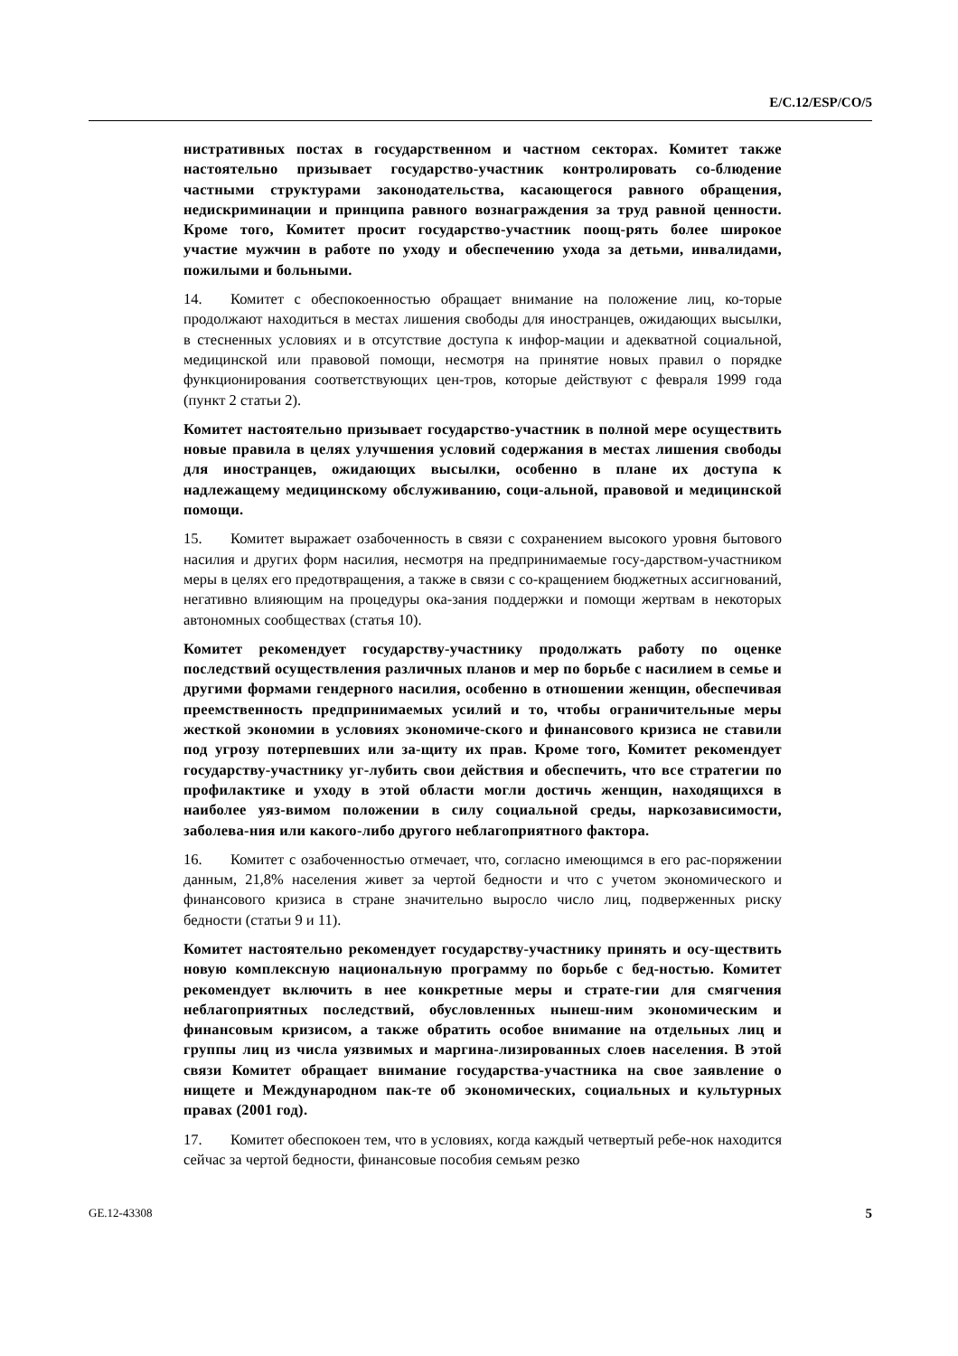E/C.12/ESP/CO/5
нистративных постах в государственном и частном секторах. Комитет также настоятельно призывает государство-участник контролировать со-блюдение частными структурами законодательства, касающегося равного обращения, недискриминации и принципа равного вознаграждения за труд равной ценности. Кроме того, Комитет просит государство-участник поощ-рять более широкое участие мужчин в работе по уходу и обеспечению ухода за детьми, инвалидами, пожилыми и больными.
14. Комитет с обеспокоенностью обращает внимание на положение лиц, ко-торые продолжают находиться в местах лишения свободы для иностранцев, ожидающих высылки, в стесненных условиях и в отсутствие доступа к инфор-мации и адекватной социальной, медицинской или правовой помощи, несмотря на принятие новых правил о порядке функционирования соответствующих цен-тров, которые действуют с февраля 1999 года (пункт 2 статьи 2).
Комитет настоятельно призывает государство-участник в полной мере осуществить новые правила в целях улучшения условий содержания в местах лишения свободы для иностранцев, ожидающих высылки, особенно в плане их доступа к надлежащему медицинскому обслуживанию, соци-альной, правовой и медицинской помощи.
15. Комитет выражает озабоченность в связи с сохранением высокого уровня бытового насилия и других форм насилия, несмотря на предпринимаемые госу-дарством-участником меры в целях его предотвращения, а также в связи с со-кращением бюджетных ассигнований, негативно влияющим на процедуры ока-зания поддержки и помощи жертвам в некоторых автономных сообществах (статья 10).
Комитет рекомендует государству-участнику продолжать работу по оценке последствий осуществления различных планов и мер по борьбе с насилием в семье и другими формами гендерного насилия, особенно в отношении женщин, обеспечивая преемственность предпринимаемых усилий и то, чтобы ограничительные меры жесткой экономии в условиях экономиче-ского и финансового кризиса не ставили под угрозу потерпевших или за-щиту их прав. Кроме того, Комитет рекомендует государству-участнику уг-лубить свои действия и обеспечить, что все стратегии по профилактике и уходу в этой области могли достичь женщин, находящихся в наиболее уяз-вимом положении в силу социальной среды, наркозависимости, заболева-ния или какого-либо другого неблагоприятного фактора.
16. Комитет с озабоченностью отмечает, что, согласно имеющимся в его рас-поряжении данным, 21,8% населения живет за чертой бедности и что с учетом экономического и финансового кризиса в стране значительно выросло число лиц, подверженных риску бедности (статьи 9 и 11).
Комитет настоятельно рекомендует государству-участнику принять и осу-ществить новую комплексную национальную программу по борьбе с бед-ностью. Комитет рекомендует включить в нее конкретные меры и страте-гии для смягчения неблагоприятных последствий, обусловленных нынеш-ним экономическим и финансовым кризисом, а также обратить особое внимание на отдельных лиц и группы лиц из числа уязвимых и маргина-лизированных слоев населения. В этой связи Комитет обращает внимание государства-участника на свое заявление о нищете и Международном пак-те об экономических, социальных и культурных правах (2001 год).
17. Комитет обеспокоен тем, что в условиях, когда каждый четвертый ребе-нок находится сейчас за чертой бедности, финансовые пособия семьям резко
GE.12-43308 5